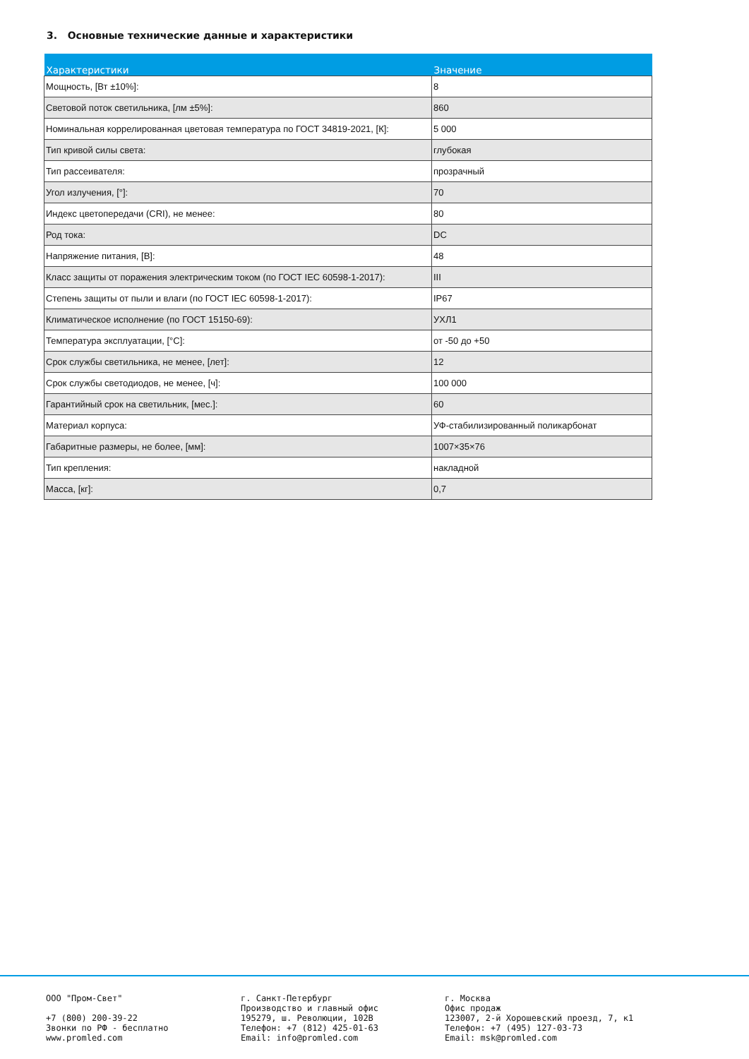3. Основные технические данные и характеристики
| Характеристики | Значение |
| --- | --- |
| Мощность, [Вт ±10%]: | 8 |
| Световой поток светильника, [лм ±5%]: | 860 |
| Номинальная коррелированная цветовая температура по ГОСТ 34819-2021, [К]: | 5 000 |
| Тип кривой силы света: | глубокая |
| Тип рассеивателя: | прозрачный |
| Угол излучения, [°]: | 70 |
| Индекс цветопередачи (CRI), не менее: | 80 |
| Род тока: | DC |
| Напряжение питания, [В]: | 48 |
| Класс защиты от поражения электрическим током (по ГОСТ IEC 60598-1-2017): | III |
| Степень защиты от пыли и влаги (по ГОСТ IEC 60598-1-2017): | IP67 |
| Климатическое исполнение (по ГОСТ 15150-69): | УХЛ1 |
| Температура эксплуатации, [°С]: | от -50 до +50 |
| Срок службы светильника, не менее, [лет]: | 12 |
| Срок службы светодиодов, не менее, [ч]: | 100 000 |
| Гарантийный срок на светильник, [мес.]: | 60 |
| Материал корпуса: | УФ-стабилизированный поликарбонат |
| Габаритные размеры, не более, [мм]: | 1007×35×76 |
| Тип крепления: | накладной |
| Масса, [кг]: | 0,7 |
ООО "Пром-Свет" +7 (800) 200-39-22 Звонки по РФ - бесплатно www.promled.com
г. Санкт-Петербург Производство и главный офис 195279, ш. Революции, 102В Телефон: +7 (812) 425-01-63 Email: info@promled.com
г. Москва Офис продаж 123007, 2-й Хорошевский проезд, 7, к1 Телефон: +7 (495) 127-03-73 Email: msk@promled.com